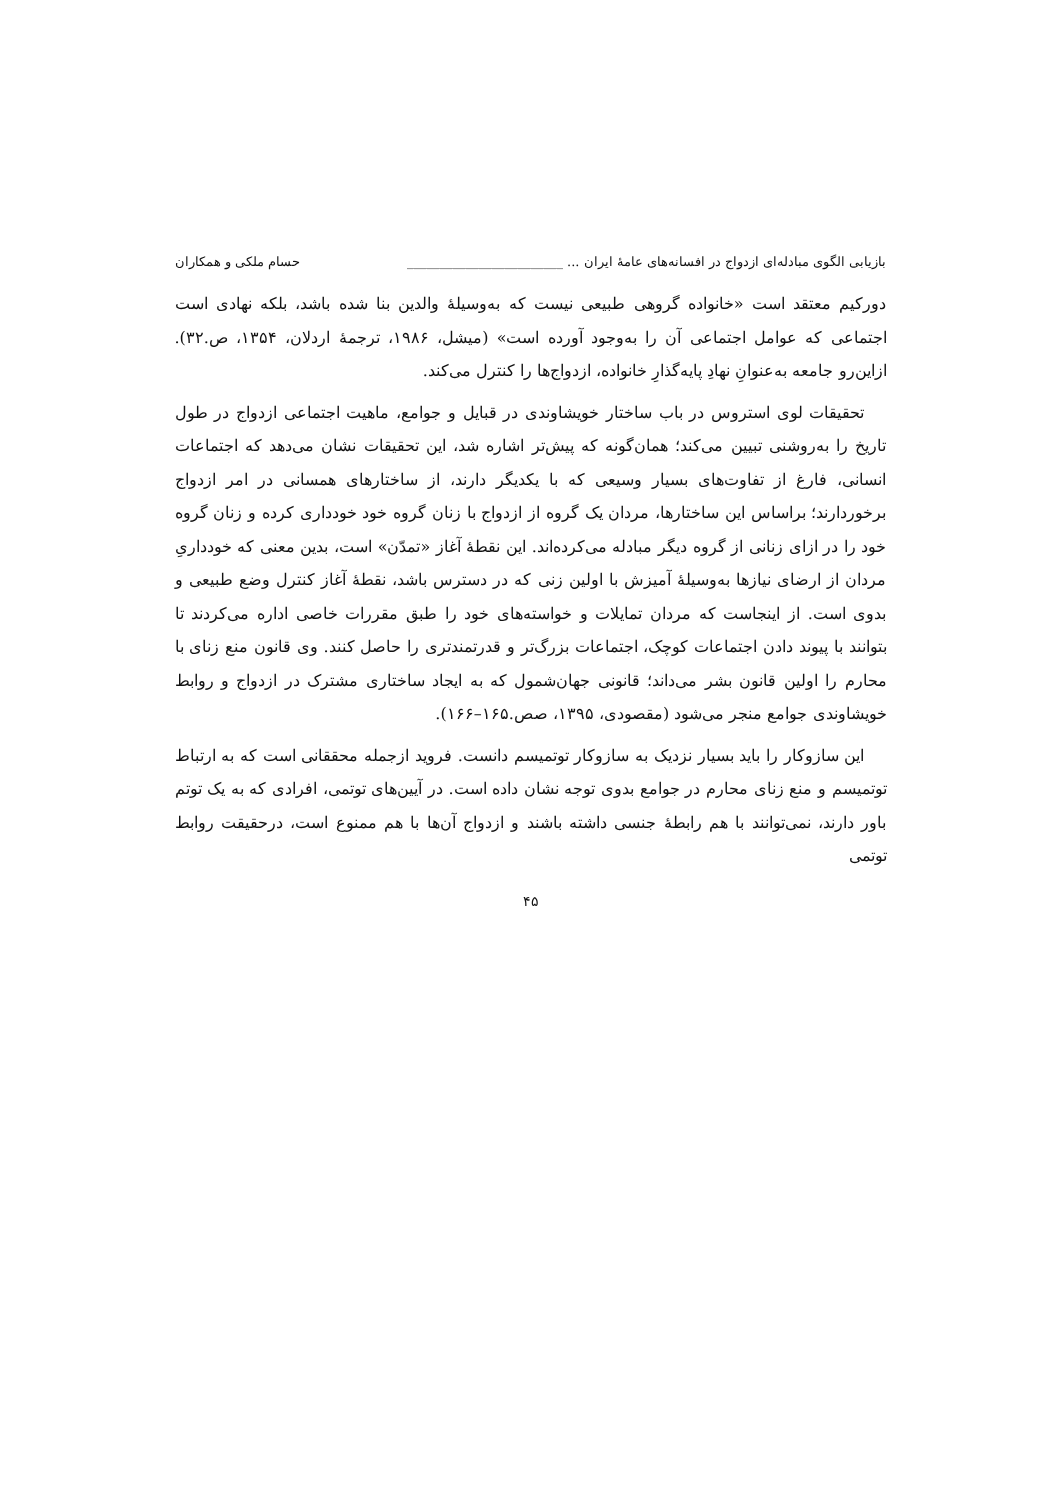بازیابی الگوی مبادله‌ای ازدواج در افسانه‌های عامهٔ ایران ... ________________________ حسام ملکی و همکاران
دورکیم معتقد است «خانواده گروهی طبیعی نیست که به‌وسیلهٔ والدین بنا شده باشد، بلکه نهادی است اجتماعی که عوامل اجتماعی آن را به‌وجود آورده است» (میشل، ۱۹۸۶، ترجمهٔ اردلان، ۱۳۵۴، ص.۳۲). ازاین‌رو جامعه به‌عنوانِ نهادِ پایه‌گذارِ خانواده، ازدواج‌ها را کنترل می‌کند.
تحقیقات لوی استروس در باب ساختار خویشاوندی در قبایل و جوامع، ماهیت اجتماعی ازدواج در طول تاریخ را به‌روشنی تبیین می‌کند؛ همان‌گونه که پیش‌تر اشاره شد، این تحقیقات نشان می‌دهد که اجتماعات انسانی، فارغ از تفاوت‌های بسیار وسیعی که با یکدیگر دارند، از ساختارهای همسانی در امر ازدواج برخوردارند؛ براساس این ساختارها، مردان یک گروه از ازدواج با زنان گروه خود خودداری کرده و زنان گروه خود را در ازای زنانی از گروه دیگر مبادله می‌کرده‌اند. این نقطهٔ آغاز «تمدّن» است، بدین معنی که خودداریِ مردان از ارضای نیازها به‌وسیلهٔ آمیزش با اولین زنی که در دسترس باشد، نقطهٔ آغاز کنترل وضع طبیعی و بدوی است. از اینجاست که مردان تمایلات و خواسته‌های خود را طبق مقررات خاصی اداره می‌کردند تا بتوانند با پیوند دادن اجتماعات کوچک، اجتماعات بزرگ‌تر و قدرتمندتری را حاصل کنند. وی قانون منع زنای با محارم را اولین قانون بشر می‌داند؛ قانونی جهان‌شمول که به ایجاد ساختاری مشترک در ازدواج و روابط خویشاوندی جوامع منجر می‌شود (مقصودی، ۱۳۹۵، صص.۱۶۵–۱۶۶).
این سازوکار را باید بسیار نزدیک به سازوکار توتمیسم دانست. فروید ازجمله محققانی است که به ارتباط توتمیسم و منع زنای محارم در جوامع بدوی توجه نشان داده است. در آیین‌های توتمی، افرادی که به یک توتم باور دارند، نمی‌توانند با هم رابطهٔ جنسی داشته باشند و ازدواج آن‌ها با هم ممنوع است، درحقیقت روابط توتمی
۴۵